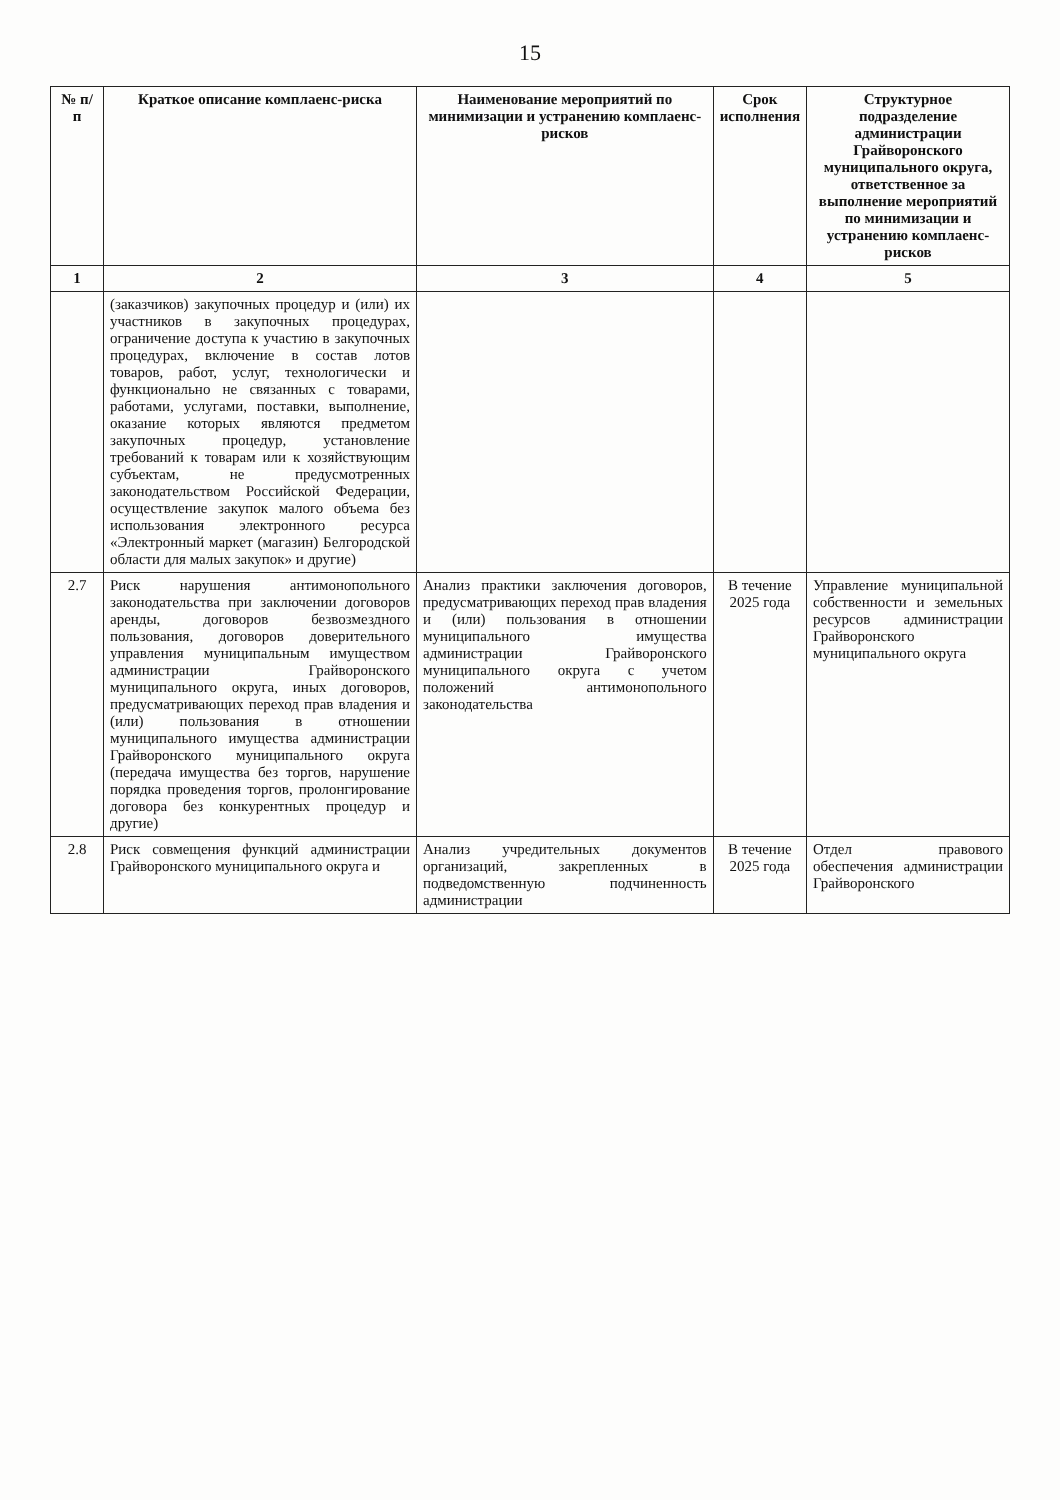15
| № п/п | Краткое описание комплаенс-риска | Наименование мероприятий по минимизации и устранению комплаенс-рисков | Срок исполнения | Структурное подразделение администрации Грайворонского муниципального округа, ответственное за выполнение мероприятий по минимизации и устранению комплаенс-рисков |
| --- | --- | --- | --- | --- |
| 1 | 2 | 3 | 4 | 5 |
| | (заказчиков) закупочных процедур и (или) их участников в закупочных процедурах, ограничение доступа к участию в закупочных процедурах, включение в состав лотов товаров, работ, услуг, технологически и функционально не связанных с товарами, работами, услугами, поставки, выполнение, оказание которых являются предметом закупочных процедур, установление требований к товарам или к хозяйствующим субъектам, не предусмотренных законодательством Российской Федерации, осуществление закупок малого объема без использования электронного ресурса «Электронный маркет (магазин) Белгородской области для малых закупок» и другие) | | | |
| 2.7 | Риск нарушения антимонопольного законодательства при заключении договоров аренды, договоров безвозмездного пользования, договоров доверительного управления муниципальным имуществом администрации Грайворонского муниципального округа, иных договоров, предусматривающих переход прав владения и (или) пользования в отношении муниципального имущества администрации Грайворонского муниципального округа (передача имущества без торгов, нарушение порядка проведения торгов, пролонгирование договора без конкурентных процедур и другие) | Анализ практики заключения договоров, предусматривающих переход прав владения и (или) пользования в отношении муниципального имущества администрации Грайворонского муниципального округа с учетом положений антимонопольного законодательства | В течение 2025 года | Управление муниципальной собственности и земельных ресурсов администрации Грайворонского муниципального округа |
| 2.8 | Риск совмещения функций администрации Грайворонского муниципального округа и | Анализ учредительных документов организаций, закрепленных в подведомственную подчиненность администрации | В течение 2025 года | Отдел правового обеспечения администрации Грайворонского |